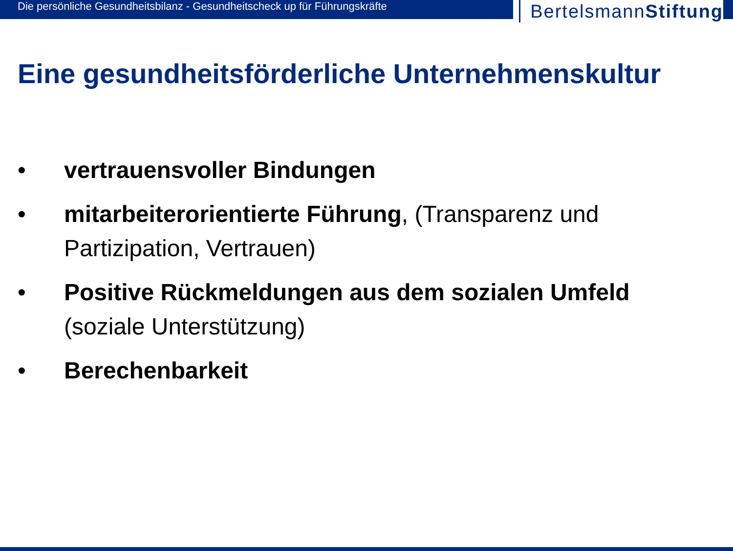Die persönliche Gesundheitsbilanz - Gesundheitscheck up für Führungskräfte
BertelsmannStiftung
Eine gesundheitsförderliche Unternehmenskultur
• vertrauensvoller Bindungen
• mitarbeiterorientierte Führung, (Transparenz und Partizipation, Vertrauen)
• Positive Rückmeldungen aus dem sozialen Umfeld (soziale Unterstützung)
• Berechenbarkeit